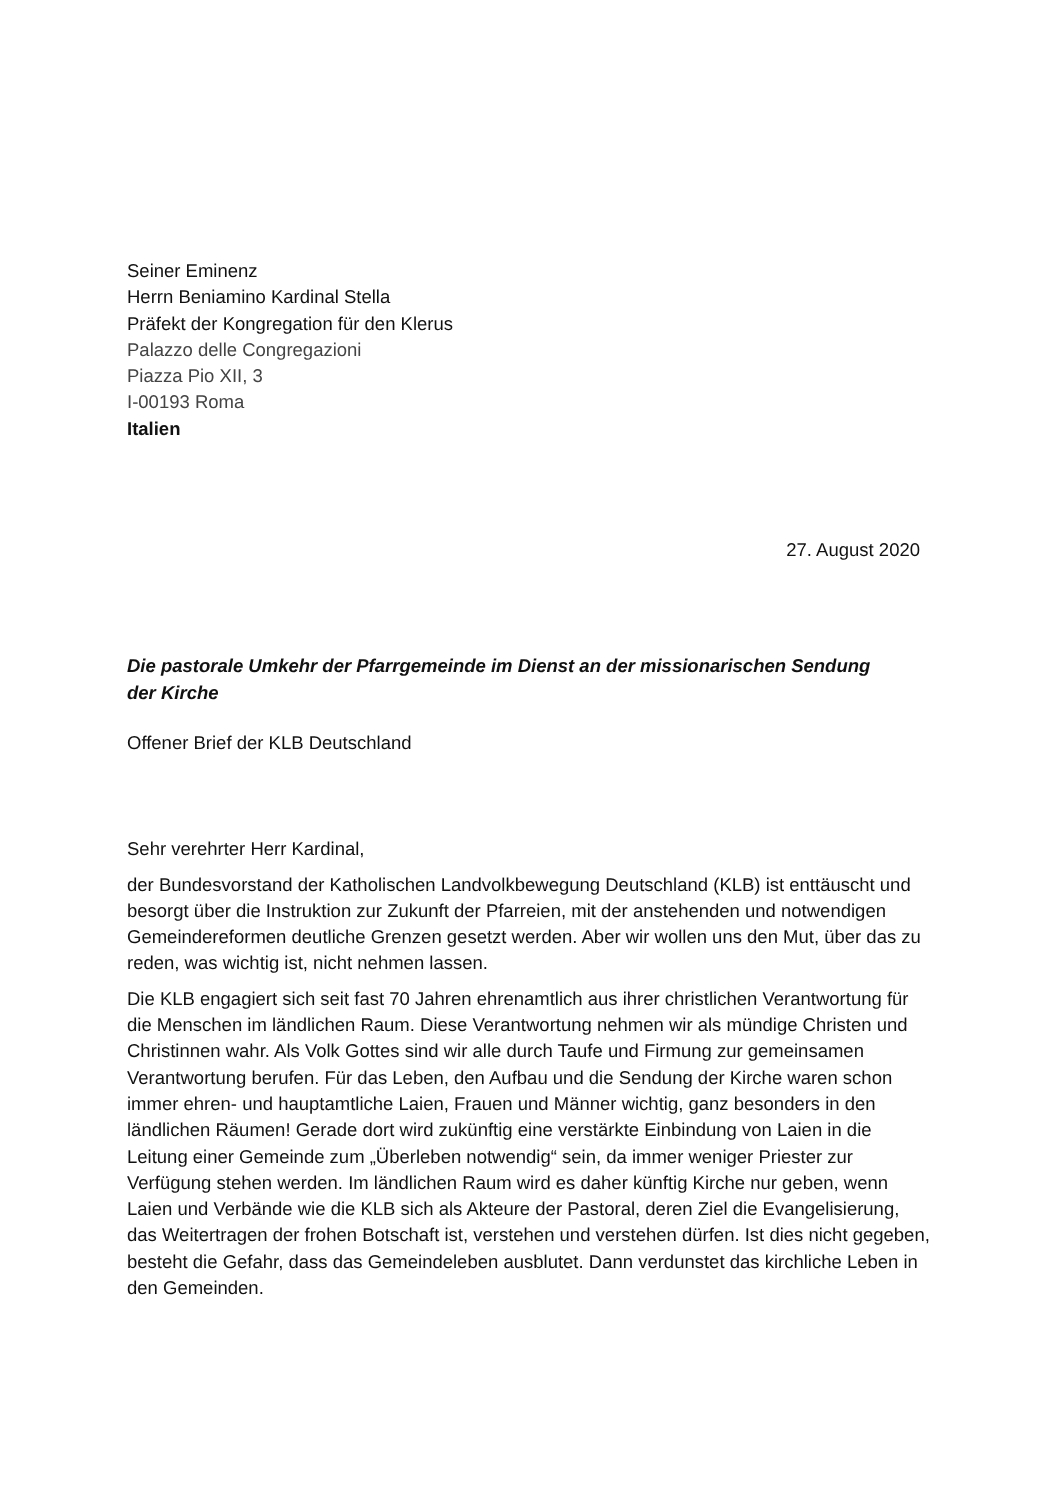Seiner Eminenz
Herrn Beniamino Kardinal Stella
Präfekt der Kongregation für den Klerus
Palazzo delle Congregazioni
Piazza Pio XII, 3
I-00193 Roma
Italien
27. August 2020
Die pastorale Umkehr der Pfarrgemeinde im Dienst an der missionarischen Sendung
der Kirche
Offener Brief der KLB Deutschland
Sehr verehrter Herr Kardinal,
der Bundesvorstand der Katholischen Landvolkbewegung Deutschland (KLB) ist enttäuscht und besorgt über die Instruktion zur Zukunft der Pfarreien, mit der anstehenden und notwendigen Gemeindereformen deutliche Grenzen gesetzt werden. Aber wir wollen uns den Mut, über das zu reden, was wichtig ist, nicht nehmen lassen.
Die KLB engagiert sich seit fast 70 Jahren ehrenamtlich aus ihrer christlichen Verantwortung für die Menschen im ländlichen Raum. Diese Verantwortung nehmen wir als mündige Christen und Christinnen wahr. Als Volk Gottes sind wir alle durch Taufe und Firmung zur gemeinsamen Verantwortung berufen. Für das Leben, den Aufbau und die Sendung der Kirche waren schon immer ehren- und hauptamtliche Laien, Frauen und Männer wichtig, ganz besonders in den ländlichen Räumen! Gerade dort wird zukünftig eine verstärkte Einbindung von Laien in die Leitung einer Gemeinde zum „Überleben notwendig“ sein, da immer weniger Priester zur Verfügung stehen werden. Im ländlichen Raum wird es daher künftig Kirche nur geben, wenn Laien und Verbände wie die KLB sich als Akteure der Pastoral, deren Ziel die Evangelisierung, das Weitertragen der frohen Botschaft ist, verstehen und verstehen dürfen. Ist dies nicht gegeben, besteht die Gefahr, dass das Gemeindeleben ausblutet. Dann verdunstet das kirchliche Leben in den Gemeinden.